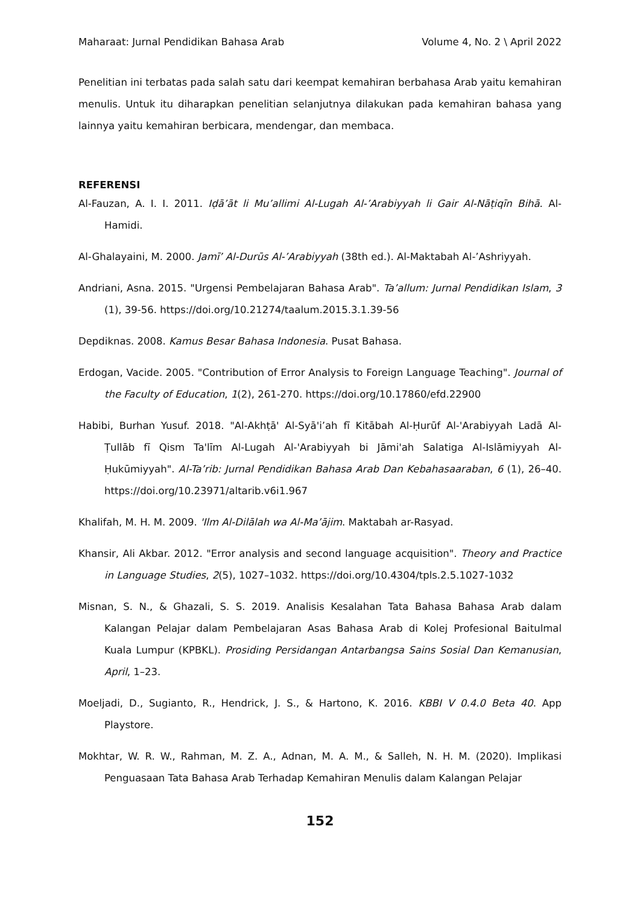Maharaat: Jurnal Pendidikan Bahasa Arab Volume 4, No. 2 \ April 2022
Penelitian ini terbatas pada salah satu dari keempat kemahiran berbahasa Arab yaitu kemahiran menulis. Untuk itu diharapkan penelitian selanjutnya dilakukan pada kemahiran bahasa yang lainnya yaitu kemahiran berbicara, mendengar, dan membaca.
REFERENSI
Al-Fauzan, A. I. I. 2011. Iḍā’āt li Mu’allimi Al-Lugah Al-’Arabiyyah li Gair Al-Nāṭiqīn Bihā. Al-Hamidi.
Al-Ghalayaini, M. 2000. Jamī’ Al-Durūs Al-’Arabiyyah (38th ed.). Al-Maktabah Al-’Ashriyyah.
Andriani, Asna. 2015. "Urgensi Pembelajaran Bahasa Arab". Ta’allum: Jurnal Pendidikan Islam, 3 (1), 39-56. https://doi.org/10.21274/taalum.2015.3.1.39-56
Depdiknas. 2008. Kamus Besar Bahasa Indonesia. Pusat Bahasa.
Erdogan, Vacide. 2005. "Contribution of Error Analysis to Foreign Language Teaching". Journal of the Faculty of Education, 1(2), 261-270. https://doi.org/10.17860/efd.22900
Habibi, Burhan Yusuf. 2018. "Al-Akhṭā' Al-Syā'i’ah fī Kitābah Al-Ḥurūf Al-'Arabiyyah Ladā Al-Ṭullāb fī Qism Ta'līm Al-Lugah Al-'Arabiyyah bi Jāmi'ah Salatiga Al-Islāmiyyah Al-Ḥukūmiyyah". Al-Ta’rib: Jurnal Pendidikan Bahasa Arab Dan Kebahasaaraban, 6 (1), 26–40. https://doi.org/10.23971/altarib.v6i1.967
Khalifah, M. H. M. 2009. 'Ilm Al-Dilālah wa Al-Ma’ājim. Maktabah ar-Rasyad.
Khansir, Ali Akbar. 2012. "Error analysis and second language acquisition". Theory and Practice in Language Studies, 2(5), 1027–1032. https://doi.org/10.4304/tpls.2.5.1027-1032
Misnan, S. N., & Ghazali, S. S. 2019. Analisis Kesalahan Tata Bahasa Bahasa Arab dalam Kalangan Pelajar dalam Pembelajaran Asas Bahasa Arab di Kolej Profesional Baitulmal Kuala Lumpur (KPBKL). Prosiding Persidangan Antarbangsa Sains Sosial Dan Kemanusian, April, 1–23.
Moeljadi, D., Sugianto, R., Hendrick, J. S., & Hartono, K. 2016. KBBI V 0.4.0 Beta 40. App Playstore.
Mokhtar, W. R. W., Rahman, M. Z. A., Adnan, M. A. M., & Salleh, N. H. M. (2020). Implikasi Penguasaan Tata Bahasa Arab Terhadap Kemahiran Menulis dalam Kalangan Pelajar
152